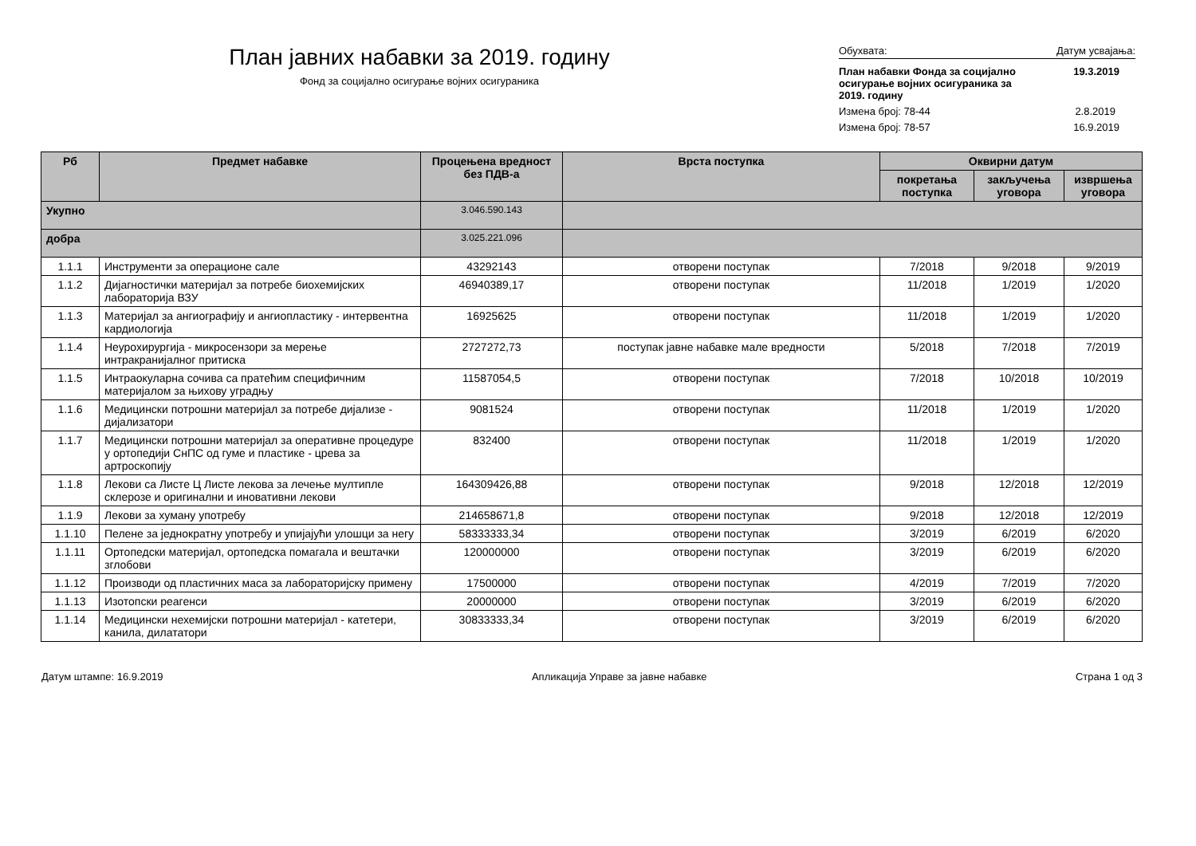План јавних набавки за 2019. годину
Фонд за социјално осигурање војних осигураника
Обухвата: Датум усвајања:
План набавки Фонда за социјално осигурање војних осигураника за 2019. годину 19.3.2019
Измена број: 78-44 2.8.2019
Измена број: 78-57 16.9.2019
| Рб | Предмет набавке | Процењена вредност без ПДВ-а | Врста поступка | Оквирни датум | | |
| --- | --- | --- | --- | --- | --- | --- |
| | | | | покретања поступка | закључења уговора | извршења уговора |
| Укупно | | 3.046.590.143 | | | | |
| добра | | 3.025.221.096 | | | | |
| 1.1.1 | Инструменти за операционе сале | 43292143 | отворени поступак | 7/2018 | 9/2018 | 9/2019 |
| 1.1.2 | Дијагностички материјал за потребе биохемијских лабораторија ВЗУ | 46940389,17 | отворени поступак | 11/2018 | 1/2019 | 1/2020 |
| 1.1.3 | Материјал за ангиографију и ангиопластику - интервентна кардиологија | 16925625 | отворени поступак | 11/2018 | 1/2019 | 1/2020 |
| 1.1.4 | Неурохирургија - микросензори за мерење интракранијалног притиска | 2727272,73 | поступак јавне набавке мале вредности | 5/2018 | 7/2018 | 7/2019 |
| 1.1.5 | Интраокуларна сочива са пратећим специфичним материјалом за њихову уградњу | 11587054,5 | отворени поступак | 7/2018 | 10/2018 | 10/2019 |
| 1.1.6 | Медицински потрошни материјал за потребе дијализе - дијализатори | 9081524 | отворени поступак | 11/2018 | 1/2019 | 1/2020 |
| 1.1.7 | Медицински потрошни материјал за оперативне процедуре у ортопедији СнПС од гуме и пластике - црева за артроскопију | 832400 | отворени поступак | 11/2018 | 1/2019 | 1/2020 |
| 1.1.8 | Лекови са Листе Ц Листе лекова за лечење мултипле склерозе и оригинални и иновативни лекови | 164309426,88 | отворени поступак | 9/2018 | 12/2018 | 12/2019 |
| 1.1.9 | Лекови за хуману употребу | 214658671,8 | отворени поступак | 9/2018 | 12/2018 | 12/2019 |
| 1.1.10 | Пелене за једнократну употребу и упијајући улошци за негу | 58333333,34 | отворени поступак | 3/2019 | 6/2019 | 6/2020 |
| 1.1.11 | Ортопедски материјал, ортопедска помагала и вештачки зглобови | 120000000 | отворени поступак | 3/2019 | 6/2019 | 6/2020 |
| 1.1.12 | Производи од пластичних маса за лабораторијску примену | 17500000 | отворени поступак | 4/2019 | 7/2019 | 7/2020 |
| 1.1.13 | Изотопски реагенси | 20000000 | отворени поступак | 3/2019 | 6/2019 | 6/2020 |
| 1.1.14 | Медицински нехемијски потрошни материјал - катетери, канила, дилататори | 30833333,34 | отворени поступак | 3/2019 | 6/2019 | 6/2020 |
Датум штампе: 16.9.2019 Апликација Управе за јавне набавке Страна 1 од 3